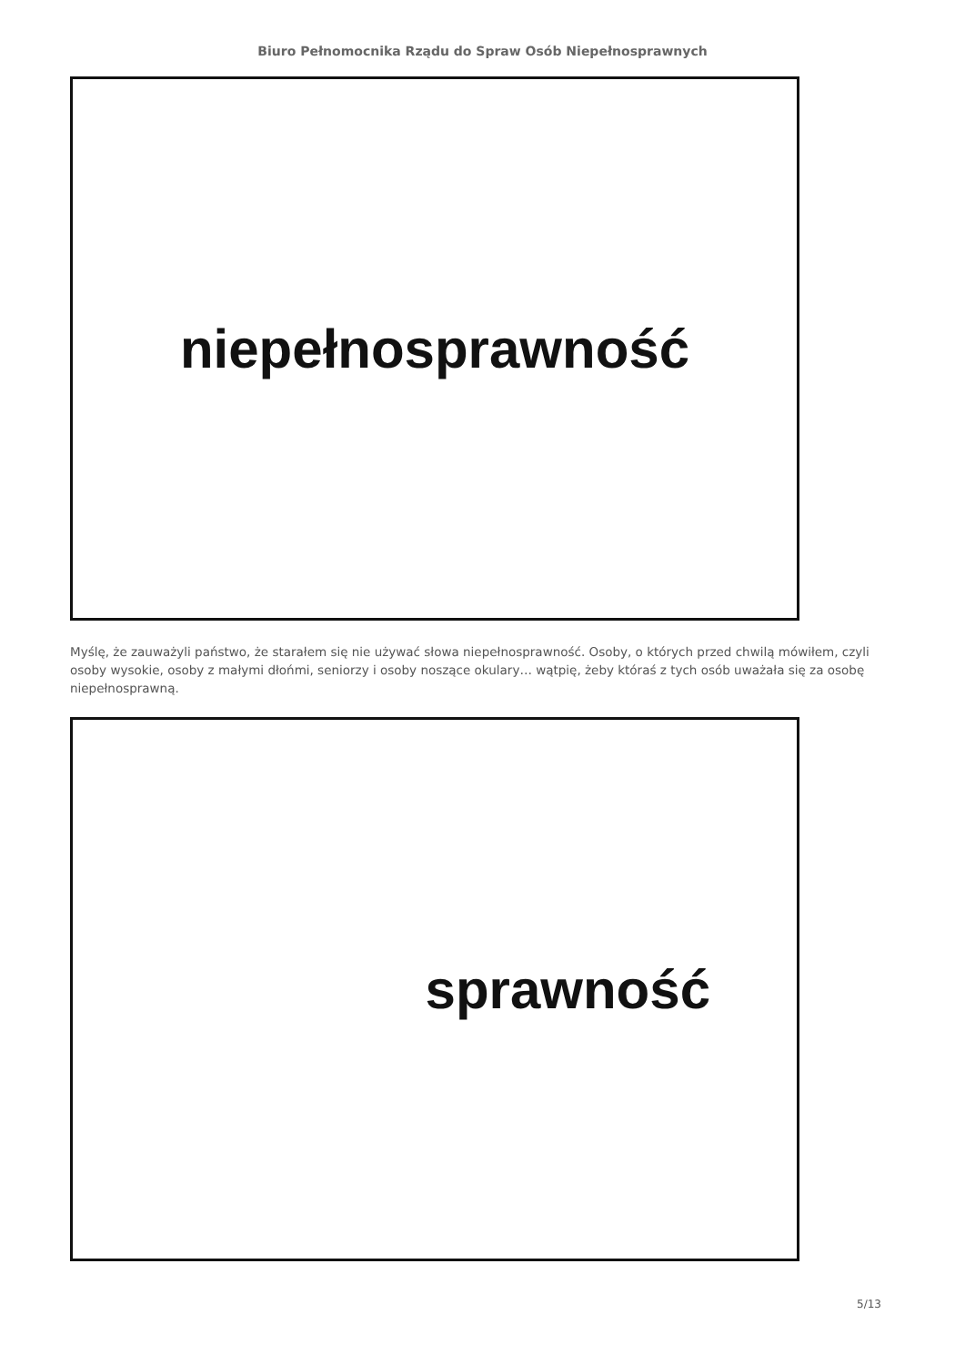Biuro Pełnomocnika Rządu do Spraw Osób Niepełnosprawnych
niepełnosprawność
Myślę, że zauważyli państwo, że starałem się nie używać słowa niepełnosprawność. Osoby, o których przed chwilą mówiłem, czyli osoby wysokie, osoby z małymi dłońmi, seniorzy i osoby noszące okulary… wątpię, żeby któraś z tych osób uważała się za osobę niepełnosprawną.
sprawność
5/13